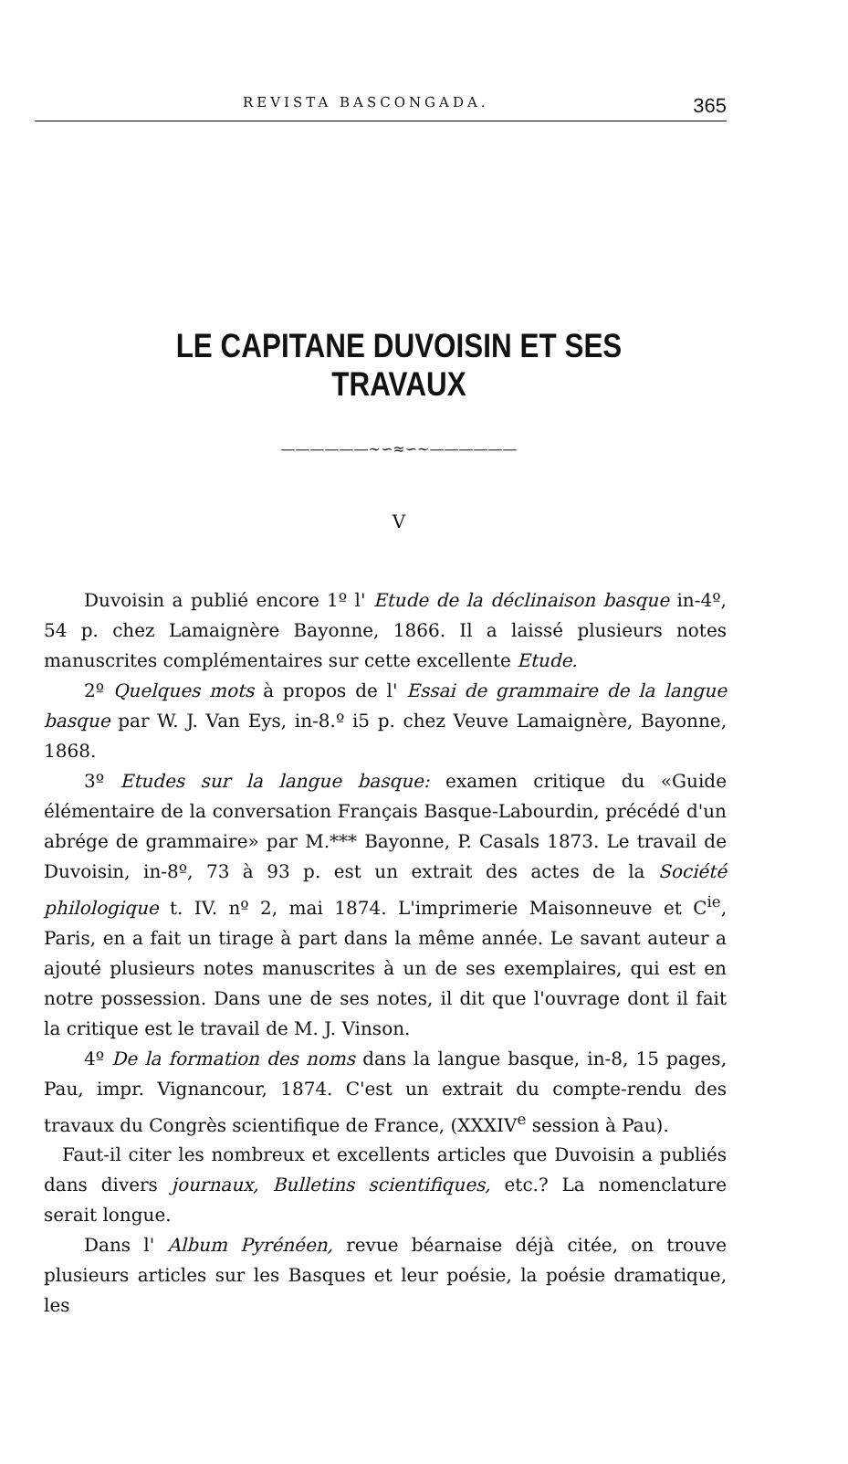REVISTA BASCONGADA. 365
LE CAPITANE DUVOISIN ET SES TRAVAUX
——————∼∽≈∽∼——————
V
Duvoisin a publié encore 1º l' Etude de la déclinaison basque in-4º, 54 p. chez Lamaignère Bayonne, 1866. Il a laissé plusieurs notes manuscrites complémentaires sur cette excellente Etude.
2º Quelques mots à propos de l' Essai de grammaire de la langue basque par W. J. Van Eys, in-8.º i5 p. chez Veuve Lamaignère, Bayonne, 1868.
3º Etudes sur la langue basque: examen critique du «Guide élémentaire de la conversation Français Basque-Labourdin, précédé d'un abrége de grammaire» par M.*** Bayonne, P. Casals 1873. Le travail de Duvoisin, in-8º, 73 à 93 p. est un extrait des actes de la Société philologique t. IV. nº 2, mai 1874. L'imprimerie Maisonneuve et C<sup>ie</sup>, Paris, en a fait un tirage à part dans la même année. Le savant auteur a ajouté plusieurs notes manuscrites à un de ses exemplaires, qui est en notre possession. Dans une de ses notes, il dit que l'ouvrage dont il fait la critique est le travail de M. J. Vinson.
4º De la formation des noms dans la langue basque, in-8, 15 pages, Pau, impr. Vignancour, 1874. C'est un extrait du compte-rendu des travaux du Congrès scientifique de France, (XXXIV<sup>e</sup> session à Pau).
Faut-il citer les nombreux et excellents articles que Duvoisin a publiés dans divers journaux, Bulletins scientifiques, etc.? La nomenclature serait longue.
Dans l' Album Pyrénéen, revue béarnaise déjà citée, on trouve plusieurs articles sur les Basques et leur poésie, la poésie dramatique, les